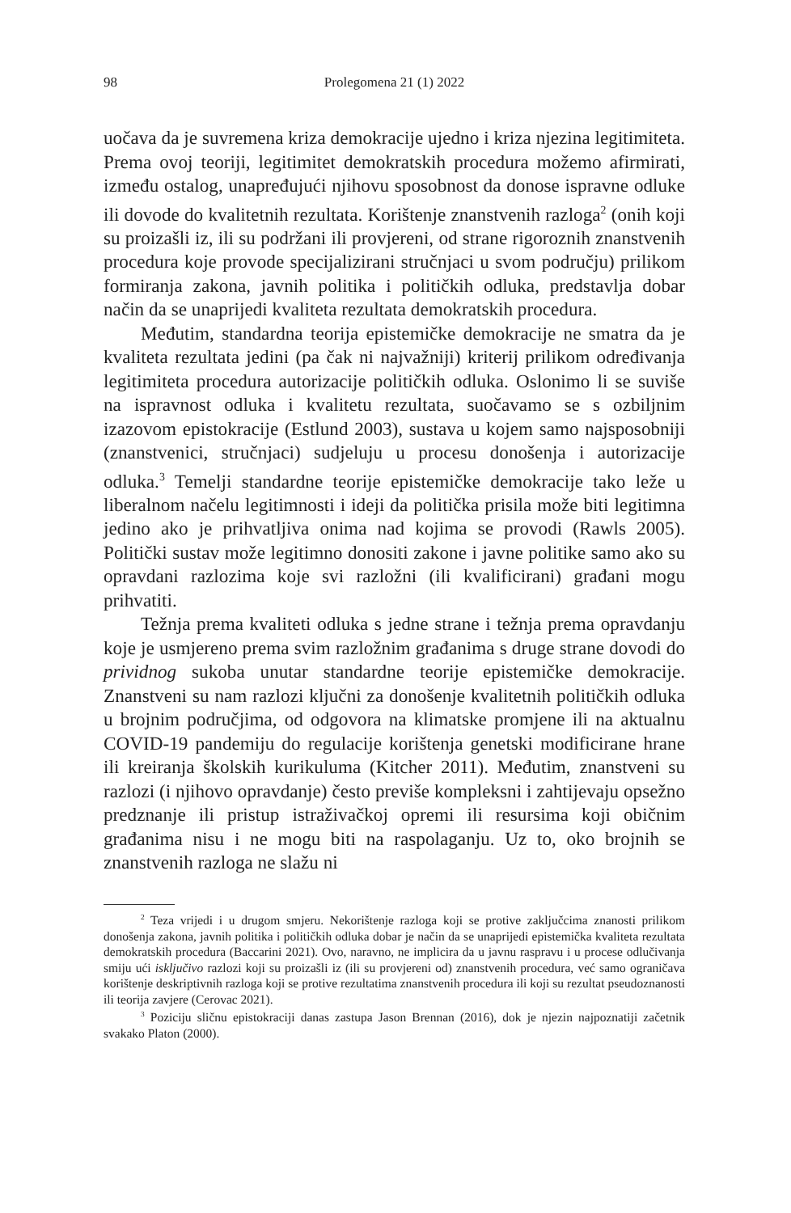98 Prolegomena 21 (1) 2022
uočava da je suvremena kriza demokracije ujedno i kriza njezina legitimiteta. Prema ovoj teoriji, legitimitet demokratskih procedura možemo afirmirati, između ostalog, unapređujući njihovu sposobnost da donose ispravne odluke ili dovode do kvalitetnih rezultata. Korištenje znanstvenih razloga<sup>2</sup> (onih koji su proizašli iz, ili su podržani ili provjereni, od strane rigoroznih znanstvenih procedura koje provode specijalizirani stručnjaci u svom području) prilikom formiranja zakona, javnih politika i političkih odluka, predstavlja dobar način da se unaprijedi kvaliteta rezultata demokratskih procedura.
Međutim, standardna teorija epistemičke demokracije ne smatra da je kvaliteta rezultata jedini (pa čak ni najvažniji) kriterij prilikom određivanja legitimiteta procedura autorizacije političkih odluka. Oslonimo li se suviše na ispravnost odluka i kvalitetu rezultata, suočavamo se s ozbiljnim izazovom epistokracije (Estlund 2003), sustava u kojem samo najsposobniji (znanstvenici, stručnjaci) sudjeluju u procesu donošenja i autorizacije odluka.<sup>3</sup> Temelji standardne teorije epistemičke demokracije tako leže u liberalnom načelu legitimnosti i ideji da politička prisila može biti legitimna jedino ako je prihvatljiva onima nad kojima se provodi (Rawls 2005). Politički sustav može legitimno donositi zakone i javne politike samo ako su opravdani razlozima koje svi razložni (ili kvalificirani) građani mogu prihvatiti.
Težnja prema kvaliteti odluka s jedne strane i težnja prema opravdanju koje je usmjereno prema svim razložnim građanima s druge strane dovodi do prividnog sukoba unutar standardne teorije epistemičke demokracije. Znanstveni su nam razlozi ključni za donošenje kvalitetnih političkih odluka u brojnim područjima, od odgovora na klimatske promjene ili na aktualnu COVID-19 pandemiju do regulacije korištenja genetski modificirane hrane ili kreiranja školskih kurikuluma (Kitcher 2011). Međutim, znanstveni su razlozi (i njihovo opravdanje) često previše kompleksni i zahtijevaju opsežno predznanje ili pristup istraživačkoj opremi ili resursima koji običnim građanima nisu i ne mogu biti na raspolaganju. Uz to, oko brojnih se znanstvenih razloga ne slažu ni
<sup>2</sup> Teza vrijedi i u drugom smjeru. Nekorištenje razloga koji se protive zaključcima znanosti prilikom donošenja zakona, javnih politika i političkih odluka dobar je način da se unaprijedi epistemička kvaliteta rezultata demokratskih procedura (Baccarini 2021). Ovo, naravno, ne implicira da u javnu raspravu i u procese odlučivanja smiju ući isključivo razlozi koji su proizašli iz (ili su provjereni od) znanstvenih procedura, već samo ograničava korištenje deskriptivnih razloga koji se protive rezultatima znanstvenih procedura ili koji su rezultat pseudoznanosti ili teorija zavjere (Cerovac 2021).
<sup>3</sup> Poziciju sličnu epistokraciji danas zastupa Jason Brennan (2016), dok je njezin najpoznatiji začetnik svakako Platon (2000).